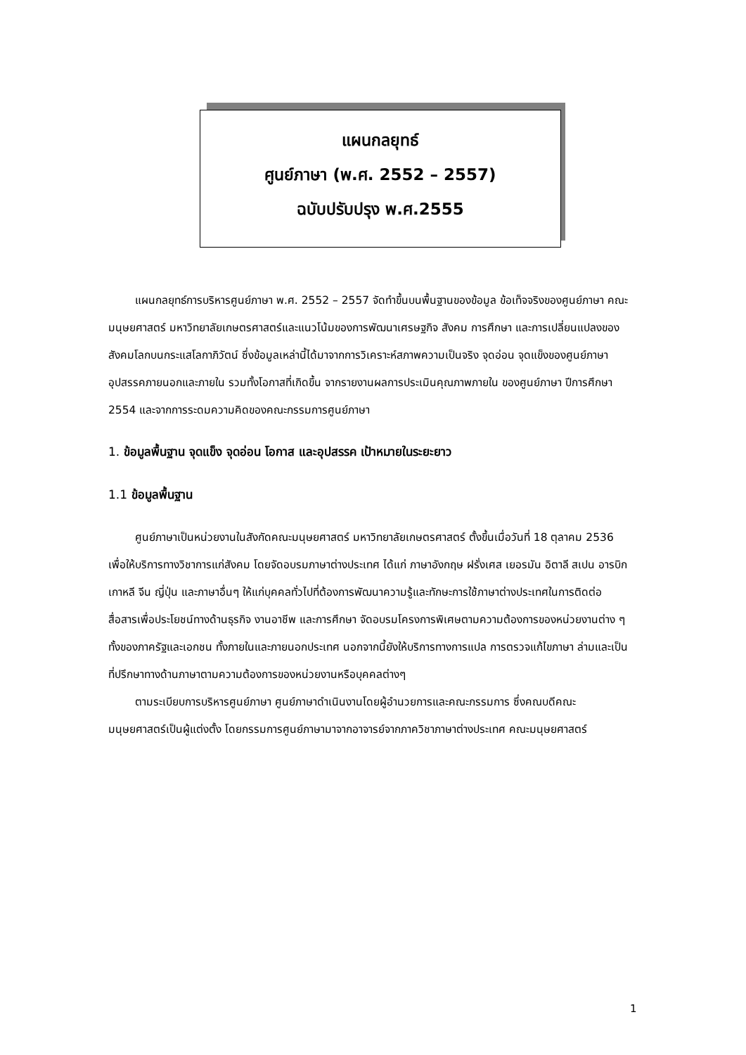แผนกลยุทธ์
ศูนย์ภาษา (พ.ศ. 2552 – 2557)
ฉบับปรับปรุง พ.ศ.2555
แผนกลยุทธ์การบริหารศูนย์ภาษา พ.ศ. 2552 – 2557 จัดทำขึ้นบนพื้นฐานของข้อมูล ข้อเท็จจริงของศูนย์ภาษา คณะมนุษยศาสตร์ มหาวิทยาลัยเกษตรศาสตร์และแนวโน้มของการพัฒนาเศรษฐกิจ สังคม การศึกษา และการเปลี่ยนแปลงของสังคมโลกบนกระแสโลกาภิวัตน์ ซึ่งข้อมูลเหล่านี้ได้มาจากการวิเคราะห์สภาพความเป็นจริง จุดอ่อน จุดแข็งของศูนย์ภาษา อุปสรรคภายนอกและภายใน รวมทั้งโอกาสที่เกิดขึ้น จากรายงานผลการประเมินคุณภาพภายใน ของศูนย์ภาษา ปีการศึกษา 2554 และจากการระดมความคิดของคณะกรรมการศูนย์ภาษา
1. ข้อมูลพื้นฐาน จุดแข็ง จุดอ่อน โอกาส และอุปสรรค เป้าหมายในระยะยาว
1.1 ข้อมูลพื้นฐาน
ศูนย์ภาษาเป็นหน่วยงานในสังกัดคณะมนุษยศาสตร์ มหาวิทยาลัยเกษตรศาสตร์ ตั้งขึ้นเมื่อวันที่ 18 ตุลาคม 2536 เพื่อให้บริการทางวิชาการแก่สังคม โดยจัดอบรมภาษาต่างประเทศ ได้แก่ ภาษาอังกฤษ ฝรั่งเศส เยอรมัน อิตาลี สเปน อารบิก เกาหลี จีน ญี่ปุ่น และภาษาอื่นๆ ให้แก่บุคคลทั่วไปที่ต้องการพัฒนาความรู้และทักษะการใช้ภาษาต่างประเทศในการติดต่อสื่อสารเพื่อประโยชน์ทางด้านธุรกิจ งานอาชีพ และการศึกษา จัดอบรมโครงการพิเศษตามความต้องการของหน่วยงานต่าง ๆ ทั้งของภาครัฐและเอกชน ทั้งภายในและภายนอกประเทศ นอกจากนี้ยังให้บริการทางการแปล การตรวจแก้ไขภาษา ล่ามและเป็นที่ปรึกษาทางด้านภาษาตามความต้องการของหน่วยงานหรือบุคคลต่างๆ
ตามระเบียบการบริหารศูนย์ภาษา ศูนย์ภาษาดำเนินงานโดยผู้อำนวยการและคณะกรรมการ ซึ่งคณบดีคณะมนุษยศาสตร์เป็นผู้แต่งตั้ง โดยกรรมการศูนย์ภาษามาจากอาจารย์จากภาควิชาภาษาต่างประเทศ คณะมนุษยศาสตร์
1